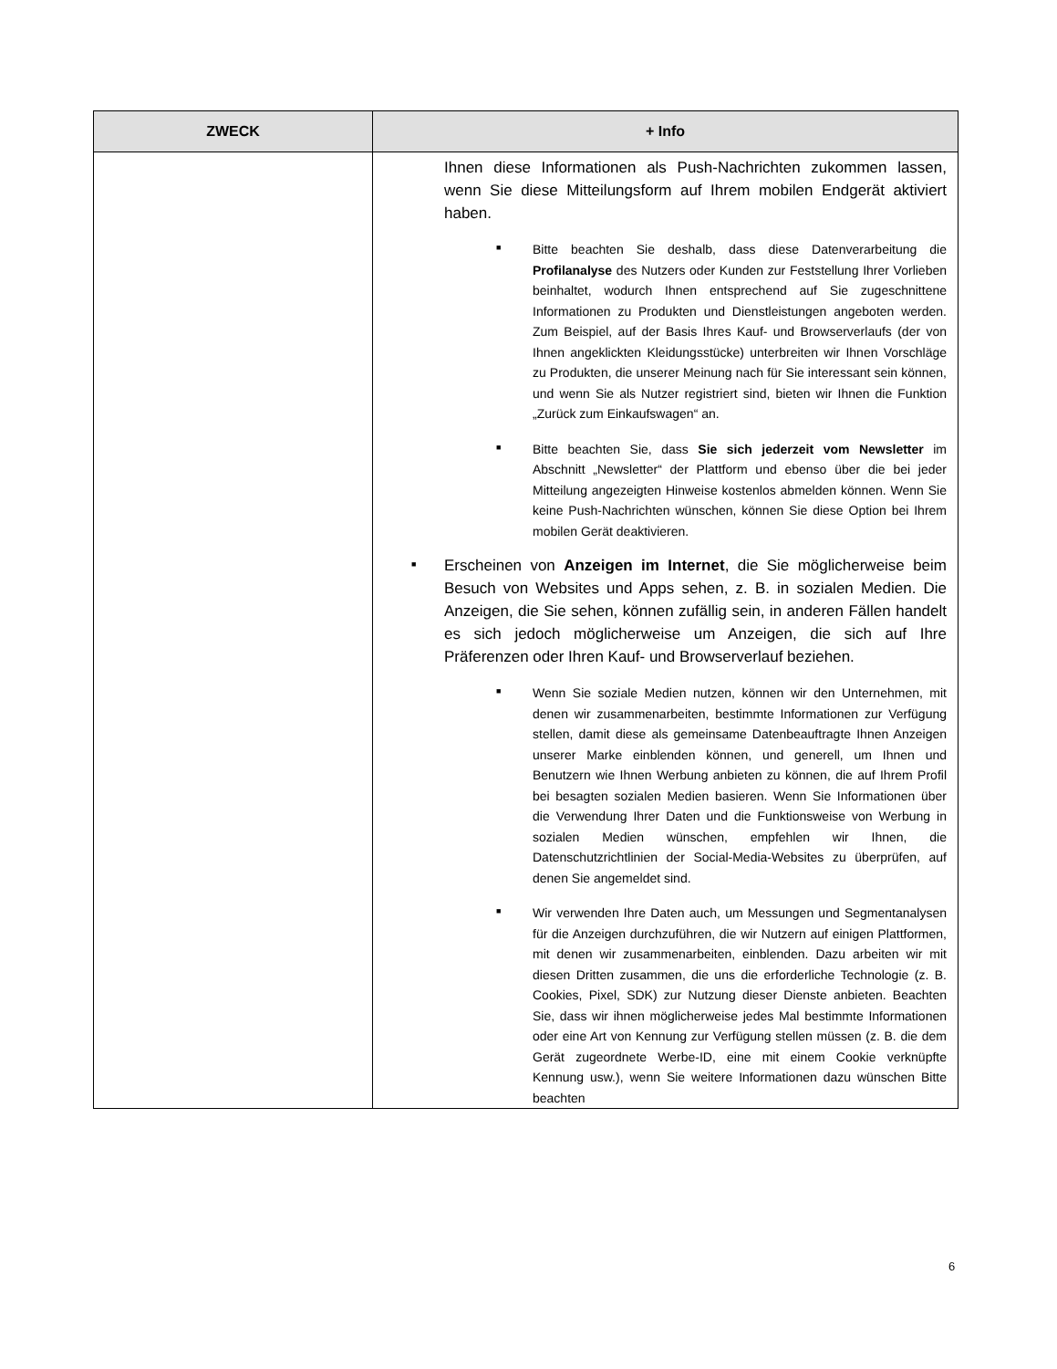| ZWECK | + Info |
| --- | --- |
| | Ihnen diese Informationen als Push-Nachrichten zukommen lassen, wenn Sie diese Mitteilungsform auf Ihrem mobilen Endgerät aktiviert haben. ■ Bitte beachten Sie deshalb, dass diese Datenverarbeitung die Profilanalyse des Nutzers oder Kunden zur Feststellung Ihrer Vorlieben beinhaltet, wodurch Ihnen entsprechend auf Sie zugeschnittene Informationen zu Produkten und Dienstleistungen angeboten werden. Zum Beispiel, auf der Basis Ihres Kauf- und Browserverlaufs (der von Ihnen angeklickten Kleidungsstücke) unterbreiten wir Ihnen Vorschläge zu Produkten, die unserer Meinung nach für Sie interessant sein können, und wenn Sie als Nutzer registriert sind, bieten wir Ihnen die Funktion „Zurück zum Einkaufswagen“ an. ■ Bitte beachten Sie, dass Sie sich jederzeit vom Newsletter im Abschnitt „Newsletter“ der Plattform und ebenso über die bei jeder Mitteilung angezeigten Hinweise kostenlos abmelden können. Wenn Sie keine Push-Nachrichten wünschen, können Sie diese Option bei Ihrem mobilen Gerät deaktivieren. ■ Erscheinen von Anzeigen im Internet , die Sie möglicherweise beim Besuch von Websites und Apps sehen, z. B. in sozialen Medien. Die Anzeigen, die Sie sehen, können zufällig sein, in anderen Fällen handelt es sich jedoch möglicherweise um Anzeigen, die sich auf Ihre Präferenzen oder Ihren Kauf- und Browserverlauf beziehen. ■ Wenn Sie soziale Medien nutzen, können wir den Unternehmen, mit denen wir zusammenarbeiten, bestimmte Informationen zur Verfügung stellen, damit diese als gemeinsame Datenbeauftragte Ihnen Anzeigen unserer Marke einblenden können, und generell, um Ihnen und Benutzern wie Ihnen Werbung anbieten zu können, die auf Ihrem Profil bei besagten sozialen Medien basieren. Wenn Sie Informationen über die Verwendung Ihrer Daten und die Funktionsweise von Werbung in sozialen Medien wünschen, empfehlen wir Ihnen, die Datenschutzrichtlinien der Social-Media-Websites zu überprüfen, auf denen Sie angemeldet sind. ■ Wir verwenden Ihre Daten auch, um Messungen und Segmentanalysen für die Anzeigen durchzuführen, die wir Nutzern auf einigen Plattformen, mit denen wir zusammenarbeiten, einblenden. Dazu arbeiten wir mit diesen Dritten zusammen, die uns die erforderliche Technologie (z. B. Cookies, Pixel, SDK) zur Nutzung dieser Dienste anbieten. Beachten Sie, dass wir ihnen möglicherweise jedes Mal bestimmte Informationen oder eine Art von Kennung zur Verfügung stellen müssen (z. B. die dem Gerät zugeordnete Werbe-ID, eine mit einem Cookie verknüpfte Kennung usw.), wenn Sie weitere Informationen dazu wünschen Bitte beachten |
6